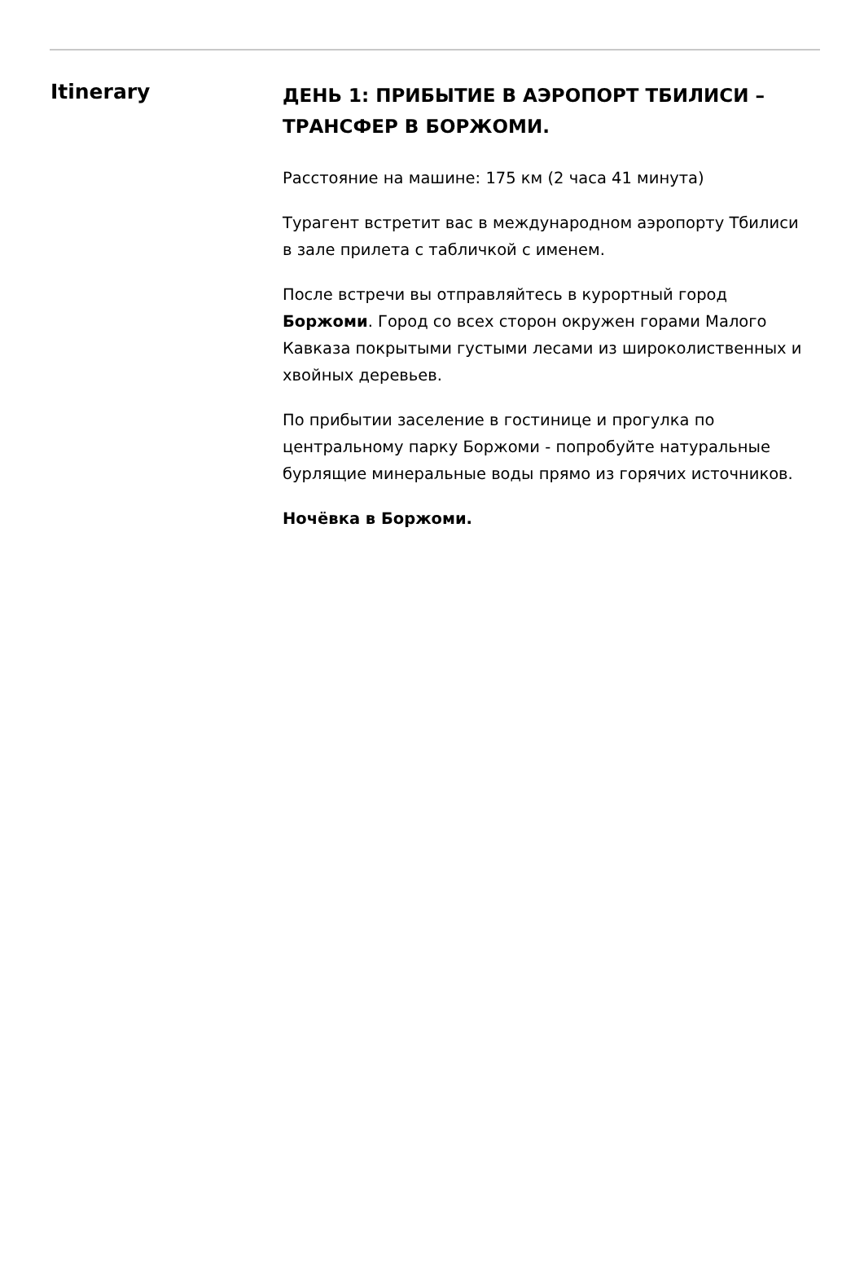Itinerary
ДЕНЬ 1: ПРИБЫТИЕ В АЭРОПОРТ ТБИЛИСИ – ТРАНСФЕР В БОРЖОМИ.
Расстояние на машине: 175 км (2 часа 41 минута)
Турагент встретит вас в международном аэропорту Тбилиси в зале прилета с табличкой с именем.
После встречи вы отправляйтесь в курортный город Боржоми. Город со всех сторон окружен горами Малого Кавказа покрытыми густыми лесами из широколиственных и хвойных деревьев.
По прибытии заселение в гостинице и прогулка по центральному парку Боржоми - попробуйте натуральные бурлящие минеральные воды прямо из горячих источников.
Ночёвка в Боржоми.